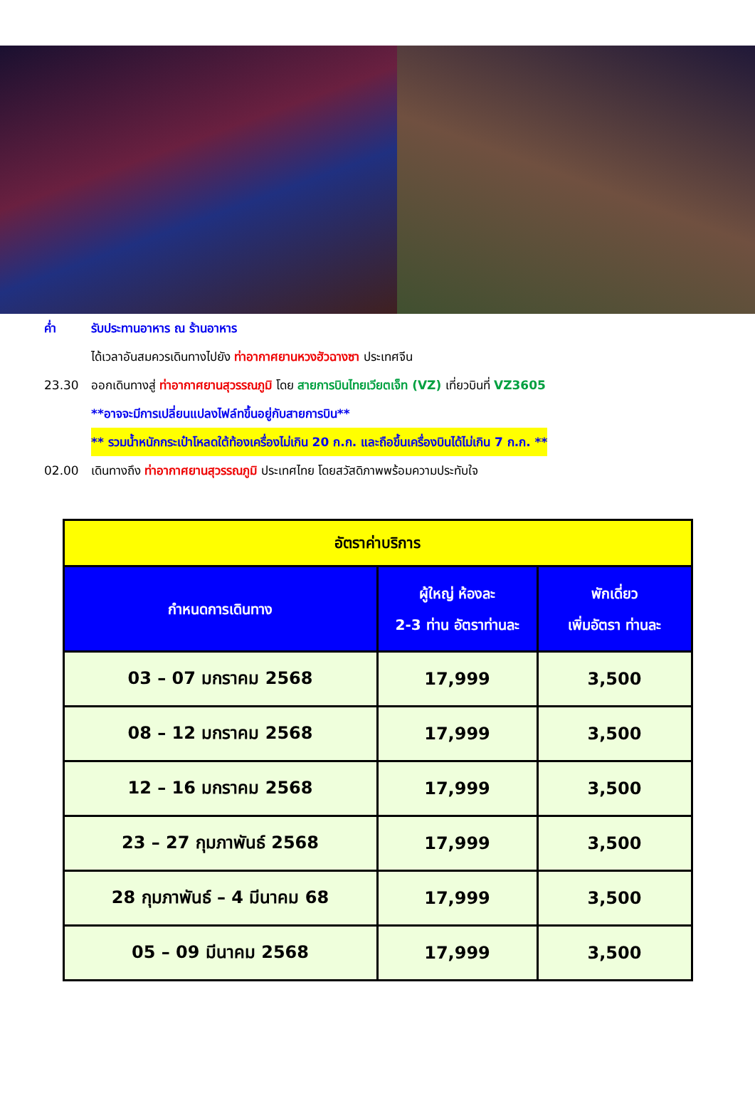ค่ำ รับประทานอาหาร ณ ร้านอาหาร
ได้เวลาอันสมควรเดินทางไปยัง ท่าอากาศยานหวงฮัวฉางซา ประเทศจีน
23.30 ออกเดินทางสู่ ท่าอากาศยานสุวรรณภูมิ โดย สายการบินไทยเวียตเจ็ท (VZ) เที่ยวบินที่ VZ3605
**อาจจะมีการเปลี่ยนแปลงไฟล์ทขึ้นอยู่กับสายการบิน**
** รวมน้ำหนักกระเป๋าโหลดใต้ท้องเครื่องไม่เกิน 20 ก.ก. และถือขึ้นเครื่องบินได้ไม่เกิน 7 ก.ก. **
02.00 เดินทางถึง ท่าอากาศยานสุวรรณภูมิ ประเทศไทย โดยสวัสดิภาพพร้อมความประทับใจ
| อัตราค่าบริการ | | |
| --- | --- | --- |
| กำหนดการเดินทาง | ผู้ใหญ่ ห้องละ 2-3 ท่าน อัตราท่านละ | พักเดี่ยว เพิ่มอัตรา ท่านละ |
| 03 – 07 มกราคม 2568 | 17,999 | 3,500 |
| 08 – 12 มกราคม 2568 | 17,999 | 3,500 |
| 12 – 16 มกราคม 2568 | 17,999 | 3,500 |
| 23 – 27 กุมภาพันธ์ 2568 | 17,999 | 3,500 |
| 28 กุมภาพันธ์ – 4 มีนาคม 68 | 17,999 | 3,500 |
| 05 – 09 มีนาคม 2568 | 17,999 | 3,500 |